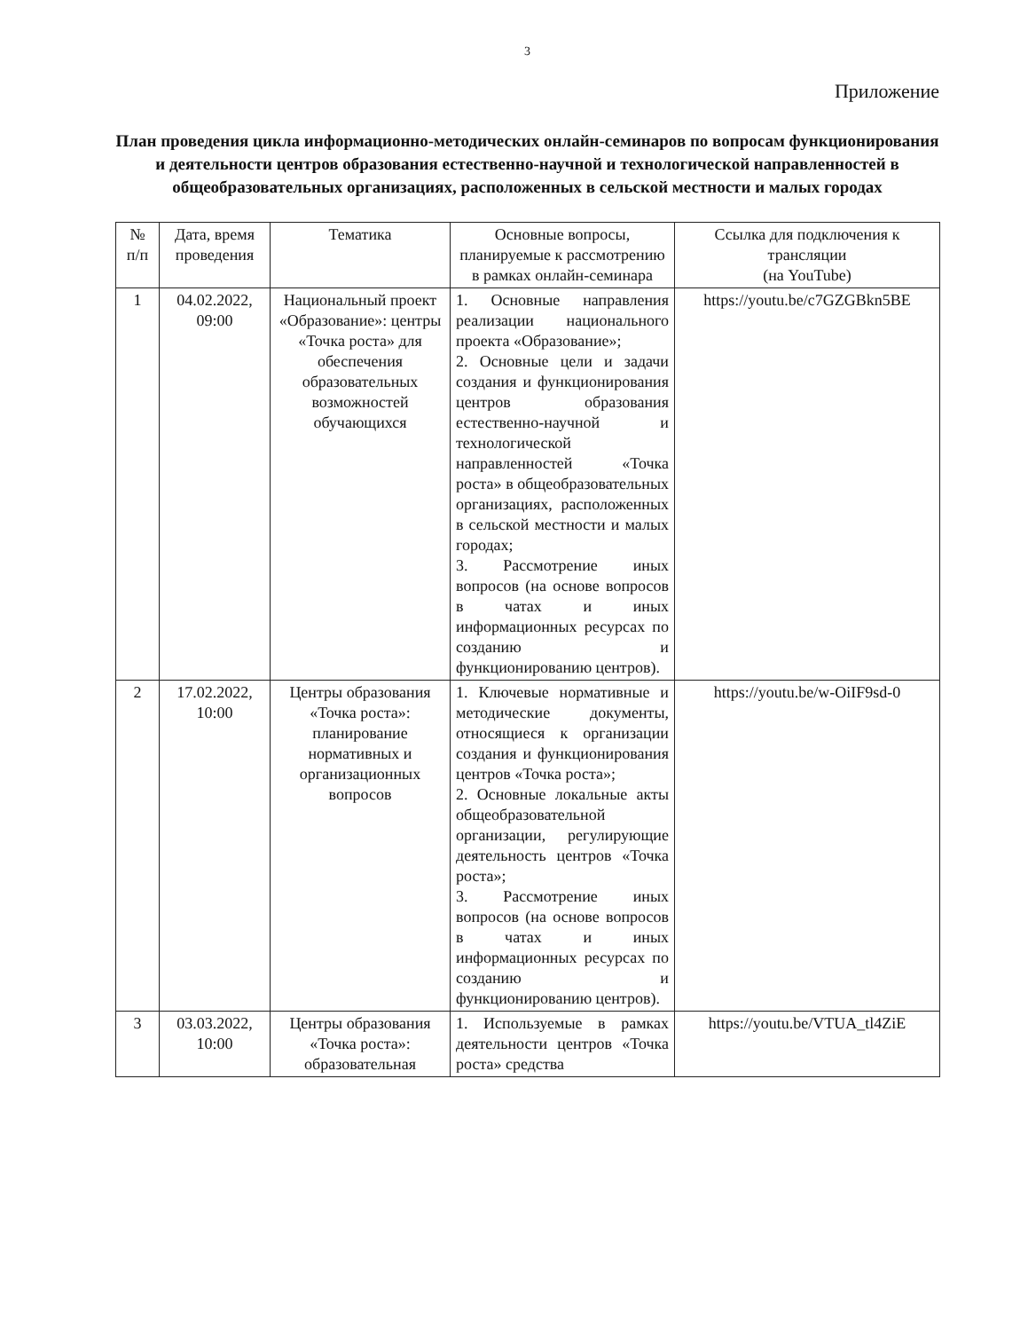3
Приложение
План проведения цикла информационно-методических онлайн-семинаров по вопросам функционирования и деятельности центров образования естественно-научной и технологической направленностей в общеобразовательных организациях, расположенных в сельской местности и малых городах
| № п/п | Дата, время проведения | Тематика | Основные вопросы, планируемые к рассмотрению в рамках онлайн-семинара | Ссылка для подключения к трансляции (на YouTube) |
| --- | --- | --- | --- | --- |
| 1 | 04.02.2022, 09:00 | Национальный проект «Образование»: центры «Точка роста» для обеспечения образовательных возможностей обучающихся | 1. Основные направления реализации национального проекта «Образование»; 2. Основные цели и задачи создания и функционирования центров образования естественно-научной и технологической направленностей «Точка роста» в общеобразовательных организациях, расположенных в сельской местности и малых городах; 3. Рассмотрение иных вопросов (на основе вопросов в чатах и иных информационных ресурсах по созданию и функционированию центров). | https://youtu.be/c7GZGBkn5BE |
| 2 | 17.02.2022, 10:00 | Центры образования «Точка роста»: планирование нормативных и организационных вопросов | 1. Ключевые нормативные и методические документы, относящиеся к организации создания и функционирования центров «Точка роста»; 2. Основные локальные акты общеобразовательной организации, регулирующие деятельность центров «Точка роста»; 3. Рассмотрение иных вопросов (на основе вопросов в чатах и иных информационных ресурсах по созданию и функционированию центров). | https://youtu.be/w-OiIF9sd-0 |
| 3 | 03.03.2022, 10:00 | Центры образования «Точка роста»: образовательная | 1. Используемые в рамках деятельности центров «Точка роста» средства | https://youtu.be/VTUA_tl4ZiE |